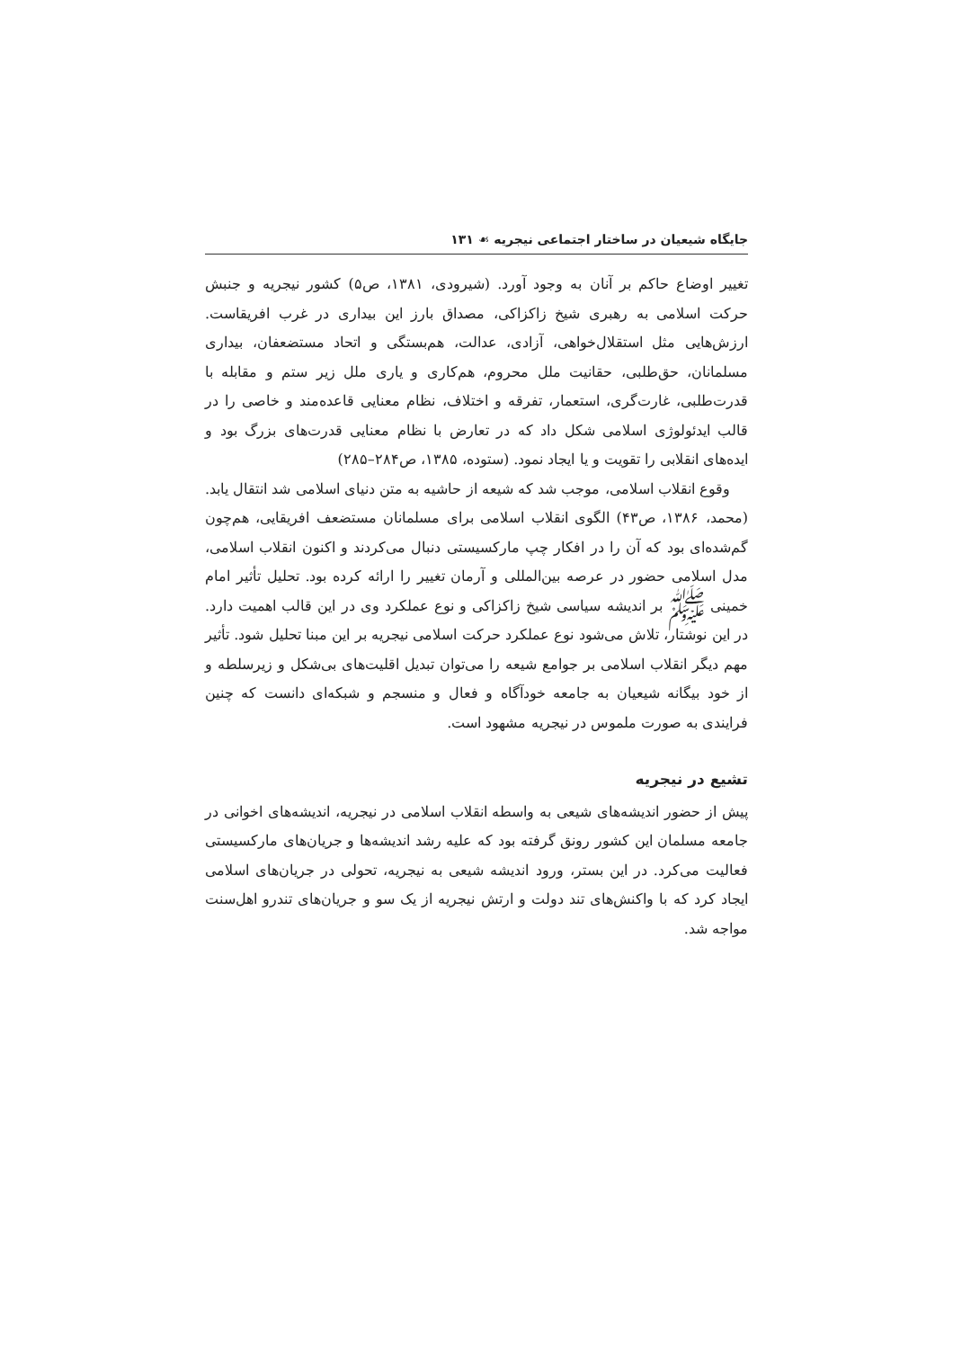جایگاه شیعیان در ساختار اجتماعی نیجریه ☙ ۱۳۱
تغییر اوضاع حاکم بر آنان به وجود آورد. (شیرودی، ۱۳۸۱، ص۵) کشور نیجریه و جنبش حرکت اسلامی به رهبری شیخ زاکزاکی، مصداق بارز این بیداری در غرب افریقاست. ارزش‌هایی مثل استقلال‌خواهی، آزادی، عدالت، هم‌بستگی و اتحاد مستضعفان، بیداری مسلمانان، حق‌طلبی، حقانیت ملل محروم، هم‌کاری و یاری ملل زیر ستم و مقابله با قدرت‌طلبی، غارت‌گری، استعمار، تفرقه و اختلاف، نظام معنایی قاعده‌مند و خاصی را در قالب ایدئولوژی اسلامی شکل داد که در تعارض با نظام معنایی قدرت‌های بزرگ بود و ایده‌های انقلابی را تقویت و یا ایجاد نمود. (ستوده، ۱۳۸۵، ص۲۸۴–۲۸۵)
وقوع انقلاب اسلامی، موجب شد که شیعه از حاشیه به متن دنیای اسلامی شد انتقال یابد. (محمد، ۱۳۸۶، ص۴۳) الگوی انقلاب اسلامی برای مسلمانان مستضعف افریقایی، هم‌چون گم‌شده‌ای بود که آن را در افکار چپ مارکسیستی دنبال می‌کردند و اکنون انقلاب اسلامی، مدل اسلامی حضور در عرصه بین‌المللی و آرمان تغییر را ارائه کرده بود. تحلیل تأثیر امام خمینی ﷺ بر اندیشه سیاسی شیخ زاکزاکی و نوع عملکرد وی در این قالب اهمیت دارد. در این نوشتار، تلاش می‌شود نوع عملکرد حرکت اسلامی نیجریه بر این مبنا تحلیل شود. تأثیر مهم دیگر انقلاب اسلامی بر جوامع شیعه را می‌توان تبدیل اقلیت‌های بی‌شکل و زیرسلطه و از خود بیگانه شیعیان به جامعه خودآگاه و فعال و منسجم و شبکه‌ای دانست که چنین فرایندی به صورت ملموس در نیجریه مشهود است.
تشیع در نیجریه
پیش از حضور اندیشه‌های شیعی به واسطه انقلاب اسلامی در نیجریه، اندیشه‌های اخوانی در جامعه مسلمان این کشور رونق گرفته بود که علیه رشد اندیشه‌ها و جریان‌های مارکسیستی فعالیت می‌کرد. در این بستر، ورود اندیشه شیعی به نیجریه، تحولی در جریان‌های اسلامی ایجاد کرد که با واکنش‌های تند دولت و ارتش نیجریه از یک سو و جریان‌های تندرو اهل‌سنت مواجه شد.